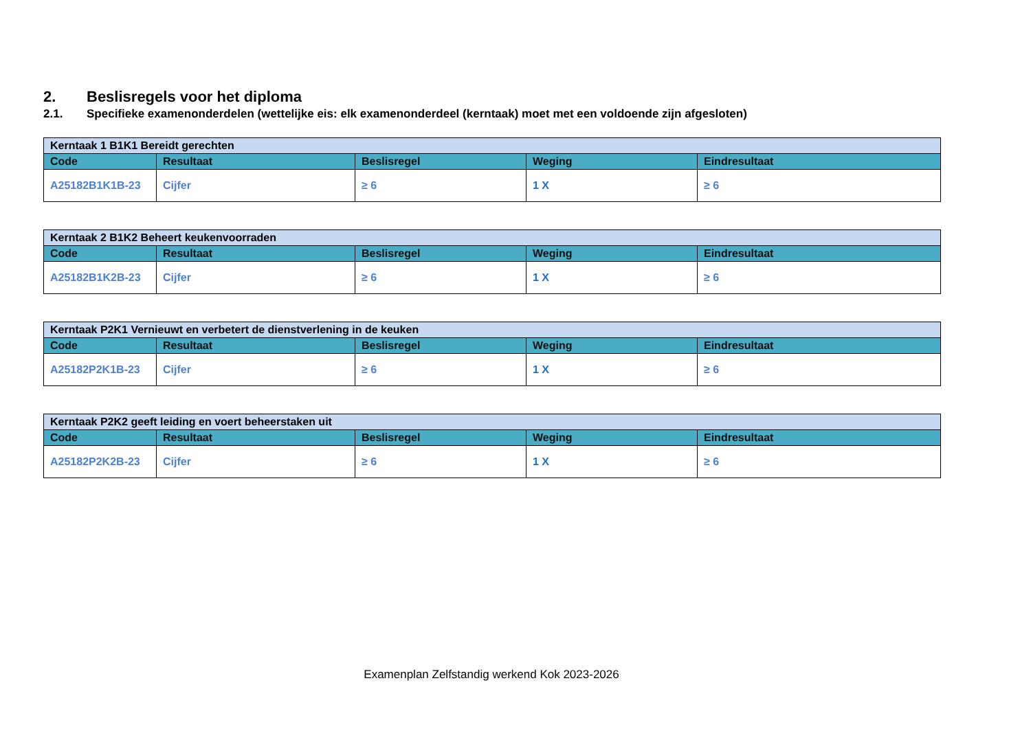2. Beslisregels voor het diploma
2.1. Specifieke examenonderdelen (wettelijke eis: elk examenonderdeel (kerntaak) moet met een voldoende zijn afgesloten)
| Kerntaak 1 B1K1 Bereidt gerechten | | | | |
| Code | Resultaat | Beslisregel | Weging | Eindresultaat |
| A25182B1K1B-23 | Cijfer | ≥ 6 | 1 X | ≥ 6 |
| Kerntaak 2 B1K2 Beheert keukenvoorraden | | | | |
| Code | Resultaat | Beslisregel | Weging | Eindresultaat |
| A25182B1K2B-23 | Cijfer | ≥ 6 | 1 X | ≥ 6 |
| Kerntaak P2K1 Vernieuwt en verbetert de dienstverlening in de keuken | | | | |
| Code | Resultaat | Beslisregel | Weging | Eindresultaat |
| A25182P2K1B-23 | Cijfer | ≥ 6 | 1 X | ≥ 6 |
| Kerntaak P2K2 geeft leiding en voert beheerstaken uit | | | | |
| Code | Resultaat | Beslisregel | Weging | Eindresultaat |
| A25182P2K2B-23 | Cijfer | ≥ 6 | 1 X | ≥ 6 |
Examenplan Zelfstandig werkend Kok 2023-2026